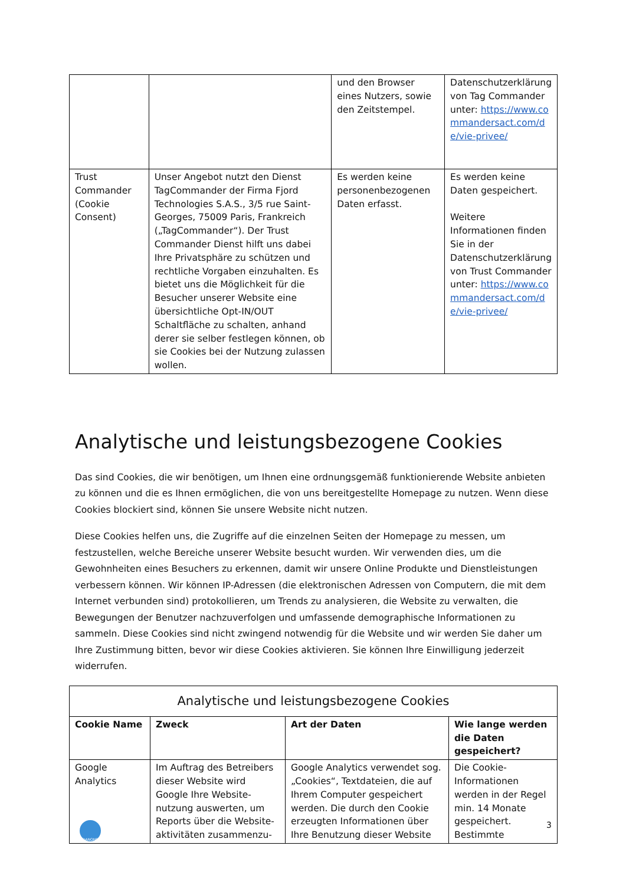| | | und den Browser eines Nutzers, sowie den Zeitstempel. | Datenschutzerklärung von Tag Commander unter: https://www.commandersact.com/de/vie-privee/ |
| Trust Commander (Cookie Consent) | Unser Angebot nutzt den Dienst TagCommander der Firma Fjord Technologies S.A.S., 3/5 rue Saint-Georges, 75009 Paris, Frankreich („TagCommander“). Der Trust Commander Dienst hilft uns dabei Ihre Privatsphäre zu schützen und rechtliche Vorgaben einzuhalten. Es bietet uns die Möglichkeit für die Besucher unserer Website eine übersichtliche Opt-IN/OUT Schaltfläche zu schalten, anhand derer sie selber festlegen können, ob sie Cookies bei der Nutzung zulassen wollen. | Es werden keine personenbezogenen Daten erfasst. | Es werden keine Daten gespeichert. Weitere Informationen finden Sie in der Datenschutzerklärung von Trust Commander unter: https://www.commandersact.com/de/vie-privee/ |
Analytische und leistungsbezogene Cookies
Das sind Cookies, die wir benötigen, um Ihnen eine ordnungsgemäß funktionierende Website anbieten zu können und die es Ihnen ermöglichen, die von uns bereitgestellte Homepage zu nutzen. Wenn diese Cookies blockiert sind, können Sie unsere Website nicht nutzen.
Diese Cookies helfen uns, die Zugriffe auf die einzelnen Seiten der Homepage zu messen, um festzustellen, welche Bereiche unserer Website besucht wurden. Wir verwenden dies, um die Gewohnheiten eines Besuchers zu erkennen, damit wir unsere Online Produkte und Dienstleistungen verbessern können. Wir können IP-Adressen (die elektronischen Adressen von Computern, die mit dem Internet verbunden sind) protokollieren, um Trends zu analysieren, die Website zu verwalten, die Bewegungen der Benutzer nachzuverfolgen und umfassende demographische Informationen zu sammeln. Diese Cookies sind nicht zwingend notwendig für die Website und wir werden Sie daher um Ihre Zustimmung bitten, bevor wir diese Cookies aktivieren. Sie können Ihre Einwilligung jederzeit widerrufen.
| Analytische und leistungsbezogene Cookies | | | |
| --- | --- | --- | --- |
| Cookie Name | Zweck | Art der Daten | Wie lange werden die Daten gespeichert? |
| Google Analytics | Im Auftrag des Betreibers dieser Website wird Google Ihre Website-nutzung auswerten, um Reports über die Website-aktivitäten zusammenzu- | Google Analytics verwendet sog. „Cookies“, Textdateien, die auf Ihrem Computer gespeichert werden. Die durch den Cookie erzeugten Informationen über Ihre Benutzung dieser Website | Die Cookie-Informationen werden in der Regel min. 14 Monate gespeichert. Bestimmte |
DANONE
3